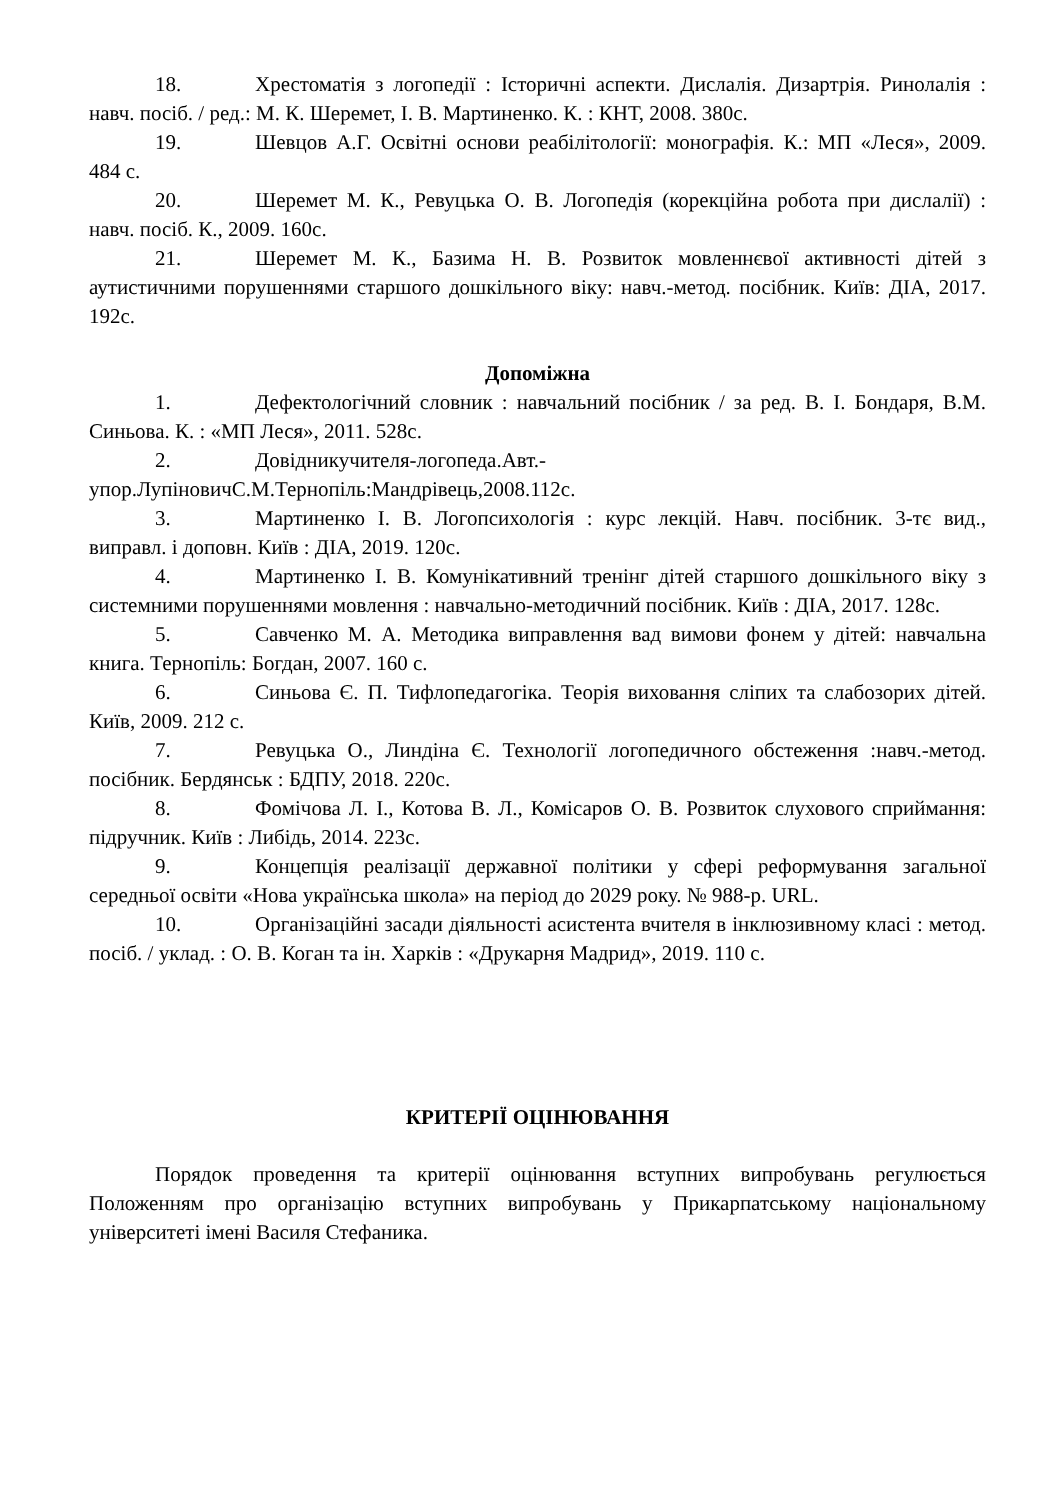18. Хрестоматія з логопедії : Історичні аспекти. Дислалія. Дизартрія. Ринолалія : навч. посіб. / ред.: М. К. Шеремет, І. В. Мартиненко. К. : КНТ, 2008. 380с.
19. Шевцов А.Г. Освітні основи реабілітології: монографія. К.: МП «Леся», 2009. 484 с.
20. Шеремет М. К., Ревуцька О. В. Логопедія (корекційна робота при дислалії) : навч. посіб. К., 2009. 160с.
21. Шеремет М. К., Базима Н. В. Розвиток мовленнєвої активності дітей з аутистичними порушеннями старшого дошкільного віку: навч.-метод. посібник. Київ: ДІА, 2017. 192с.
Допоміжна
1. Дефектологічний словник : навчальний посібник / за ред. В. І. Бондаря, В.М. Синьова. К. : «МП Леся», 2011. 528с.
2. Довідникучителя-логопеда.Авт.-упор.ЛупіновичС.М.Тернопіль:Мандрівець,2008.112с.
3. Мартиненко І. В. Логопсихологія : курс лекцій. Навч. посібник. 3-тє вид., виправл. і доповн. Київ : ДІА, 2019. 120с.
4. Мартиненко І. В. Комунікативний тренінг дітей старшого дошкільного віку з системними порушеннями мовлення : навчально-методичний посібник. Київ : ДІА, 2017. 128с.
5. Савченко М. А. Методика виправлення вад вимови фонем у дітей: навчальна книга. Тернопіль: Богдан, 2007. 160 с.
6. Синьова Є. П. Тифлопедагогіка. Теорія виховання сліпих та слабозорих дітей. Київ, 2009. 212 с.
7. Ревуцька О., Линдіна Є. Технології логопедичного обстеження :навч.-метод. посібник. Бердянськ : БДПУ, 2018. 220с.
8. Фомічова Л. І., Котова В. Л., Комісаров О. В. Розвиток слухового сприймання: підручник. Київ : Либідь, 2014. 223с.
9. Концепція реалізації державної політики у сфері реформування загальної середньої освіти «Нова українська школа» на період до 2029 року. № 988-р. URL.
10. Організаційні засади діяльності асистента вчителя в інклюзивному класі : метод. посіб. / уклад. : О. В. Коган та ін. Харків : «Друкарня Мадрид», 2019. 110 с.
КРИТЕРІЇ ОЦІНЮВАННЯ
Порядок проведення та критерії оцінювання вступних випробувань регулюється Положенням про організацію вступних випробувань у Прикарпатському національному університеті імені Василя Стефаника.